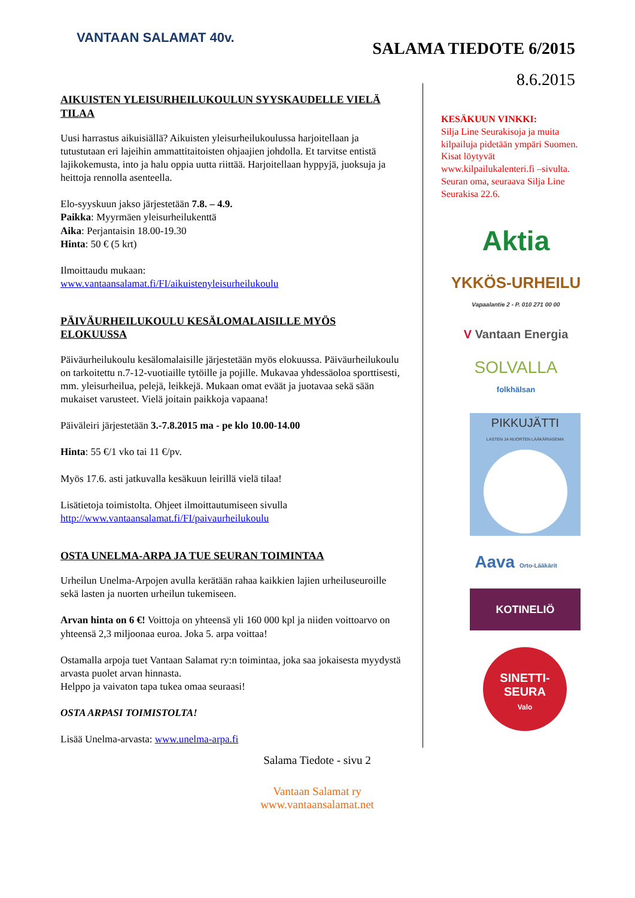VANTAAN SALAMAT 40v.
SALAMA TIEDOTE 6/2015
8.6.2015
AIKUISTEN YLEISURHEILUKOULUN SYYSKAUDELLE VIELÄ TILAA
Uusi harrastus aikuisiällä? Aikuisten yleisurheilukoulussa harjoitellaan ja tutustutaan eri lajeihin ammattitaitoisten ohjaajien johdolla. Et tarvitse entistä lajikokemusta, into ja halu oppia uutta riittää. Harjoitellaan hyppyjä, juoksuja ja heittoja rennolla asenteella.
Elo-syyskuun jakso järjestetään 7.8. – 4.9.
Paikka: Myyrmäen yleisurheilukenttä
Aika: Perjantaisin 18.00-19.30
Hinta: 50 € (5 krt)
Ilmoittaudu mukaan:
www.vantaansalamat.fi/FI/aikuistenyleisurheilukoulu
PÄIVÄURHEILUKOULU KESÄLOMALAISILLE MYÖS ELOKUUSSA
Päiväurheilukoulu kesälomalaisille järjestetään myös elokuussa. Päiväurheilukoulu on tarkoitettu n.7-12-vuotiaille tytöille ja pojille. Mukavaa yhdessäoloa sporttisesti, mm. yleisurheilua, pelejä, leikkejä. Mukaan omat eväät ja juotavaa sekä sään mukaiset varusteet. Vielä joitain paikkoja vapaana!
Päiväleiri järjestetään 3.-7.8.2015 ma - pe klo 10.00-14.00
Hinta: 55 €/1 vko tai 11 €/pv.
Myös 17.6. asti jatkuvalla kesäkuun leirillä vielä tilaa!
Lisätietoja toimistolta. Ohjeet ilmoittautumiseen sivulla
http://www.vantaansalamat.fi/FI/paivaurheilukoulu
OSTA UNELMA-ARPA JA TUE SEURAN TOIMINTAA
Urheilun Unelma-Arpojen avulla kerätään rahaa kaikkien lajien urheiluseuroille sekä lasten ja nuorten urheilun tukemiseen.
Arvan hinta on 6 €! Voittoja on yhteensä yli 160 000 kpl ja niiden voittoarvo on yhteensä 2,3 miljoonaa euroa. Joka 5. arpa voittaa!
Ostamalla arpoja tuet Vantaan Salamat ry:n toimintaa, joka saa jokaisesta myydystä arvasta puolet arvan hinnasta.
Helppo ja vaivaton tapa tukea omaa seuraasi!
OSTA ARPASI TOIMISTOLTA!
Lisää Unelma-arvasta: www.unelma-arpa.fi
KESÄKUUN VINKKI:
Silja Line Seurakisoja ja muita kilpailuja pidetään ympäri Suomen. Kisat löytyvät www.kilpailukalenteri.fi –sivulta.
Seuran oma, seuraava Silja Line Seurakisa 22.6.
Aktia
YKKÖS-URHEILU
Vapaalantie 2 - P. 010 271 00 00
V Vantaan Energia
SOLVALLA
folkhälsan
PIKKUJÄTTI
LASTEN JA NUORTEN LÄÄKÄRIASEMA
Aava Orto-Lääkärit
KOTINELIÖ
SINETTI-
SEURA
Valo
Salama Tiedote - sivu 2
Vantaan Salamat ry
www.vantaansalamat.net